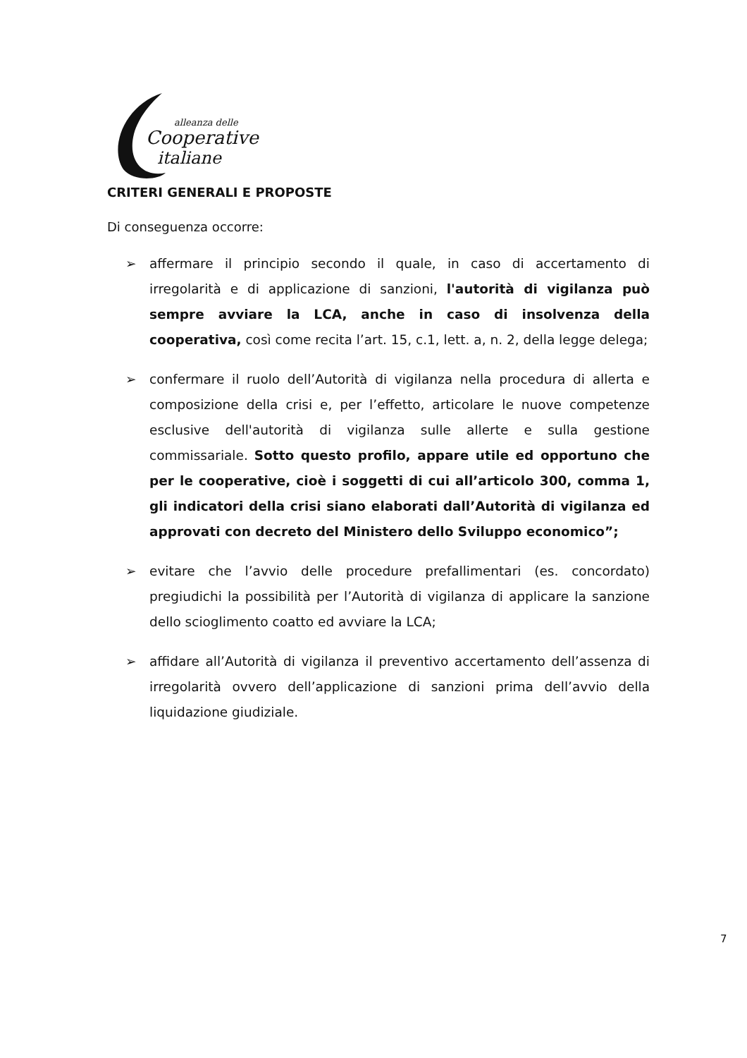alleanza delle
Cooperative
italiane
CRITERI GENERALI E PROPOSTE
Di conseguenza occorre:
➢ affermare il principio secondo il quale, in caso di accertamento di irregolarità e di applicazione di sanzioni, l'autorità di vigilanza può sempre avviare la LCA, anche in caso di insolvenza della cooperativa, così come recita l’art. 15, c.1, lett. a, n. 2, della legge delega;
➢ confermare il ruolo dell’Autorità di vigilanza nella procedura di allerta e composizione della crisi e, per l’effetto, articolare le nuove competenze esclusive dell'autorità di vigilanza sulle allerte e sulla gestione commissariale. Sotto questo profilo, appare utile ed opportuno che per le cooperative, cioè i soggetti di cui all’articolo 300, comma 1, gli indicatori della crisi siano elaborati dall’Autorità di vigilanza ed approvati con decreto del Ministero dello Sviluppo economico”;
➢ evitare che l’avvio delle procedure prefallimentari (es. concordato) pregiudichi la possibilità per l’Autorità di vigilanza di applicare la sanzione dello scioglimento coatto ed avviare la LCA;
➢ affidare all’Autorità di vigilanza il preventivo accertamento dell’assenza di irregolarità ovvero dell’applicazione di sanzioni prima dell’avvio della liquidazione giudiziale.
7